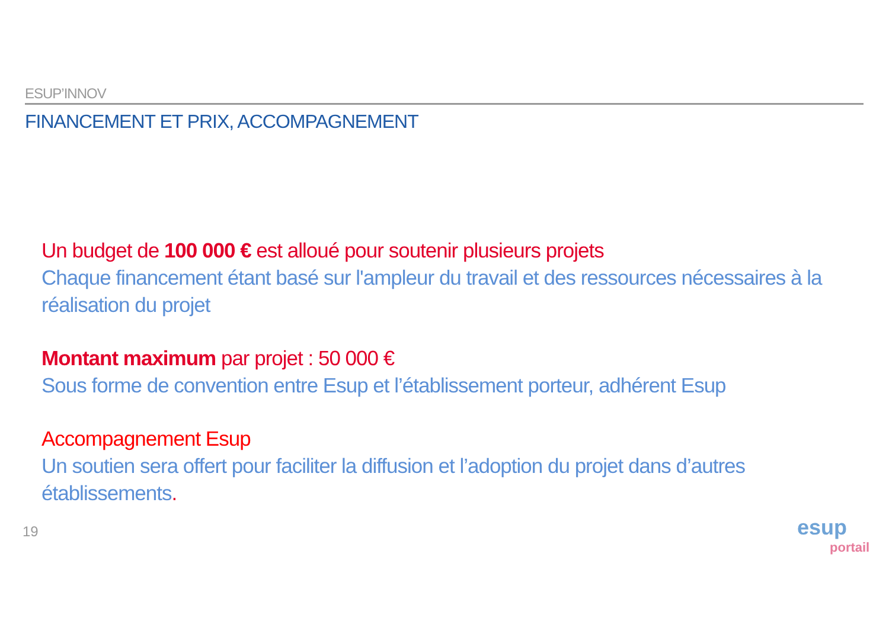ESUP’INNOV
FINANCEMENT ET PRIX, ACCOMPAGNEMENT
Un budget de 100 000 € est alloué pour soutenir plusieurs projets
Chaque financement étant basé sur l'ampleur du travail et des ressources nécessaires à la réalisation du projet
Montant maximum par projet : 50 000 €
Sous forme de convention entre Esup et l’établissement porteur, adhérent Esup
Accompagnement Esup
Un soutien sera offert pour faciliter la diffusion et l’adoption du projet dans d’autres établissements.
19
esup
portail